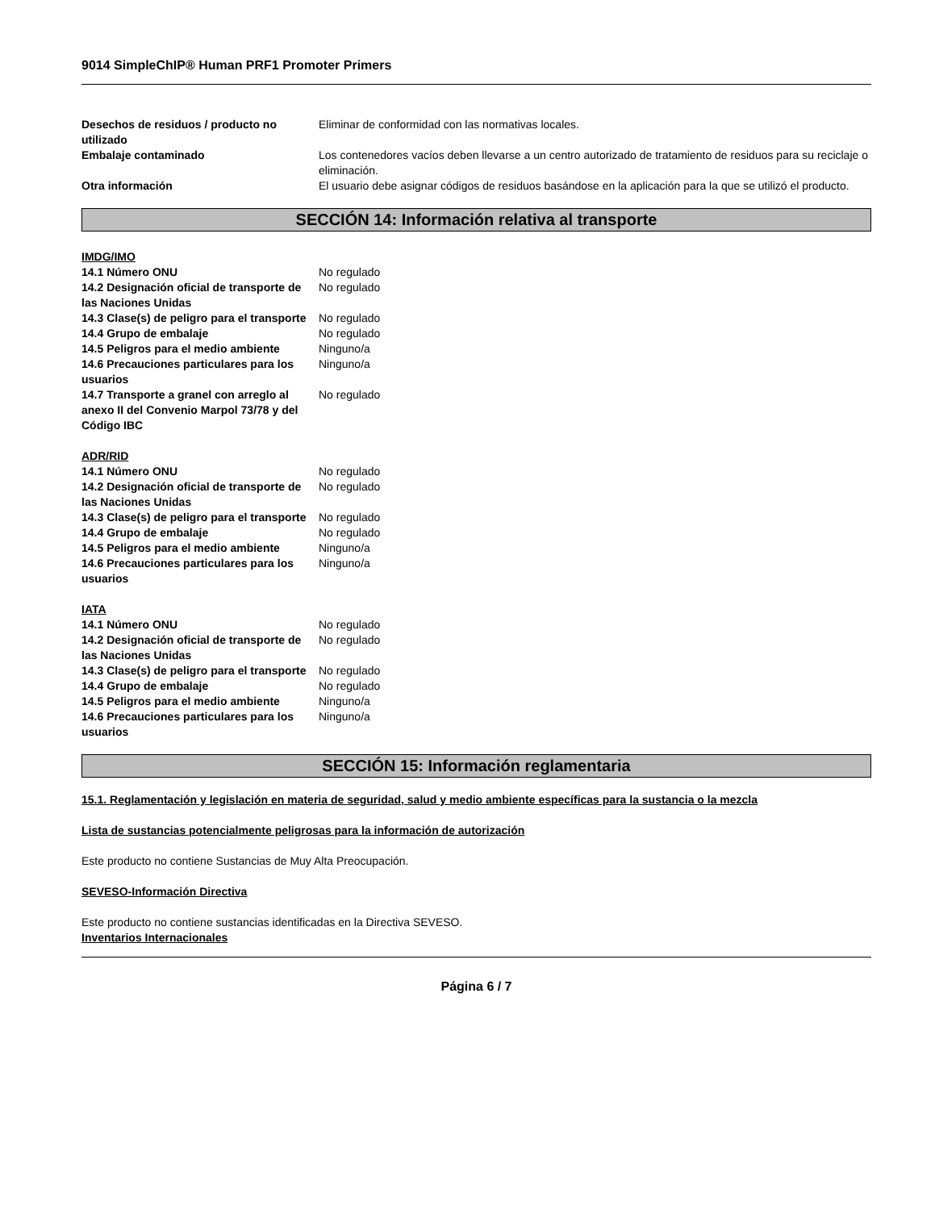9014 SimpleChIP® Human PRF1 Promoter Primers
| Desechos de residuos / producto no utilizado | Eliminar de conformidad con las normativas locales. |
| Embalaje contaminado | Los contenedores vacíos deben llevarse a un centro autorizado de tratamiento de residuos para su reciclaje o eliminación. |
| Otra información | El usuario debe asignar códigos de residuos basándose en la aplicación para la que se utilizó el producto. |
SECCIÓN 14: Información relativa al transporte
IMDG/IMO
| 14.1 Número ONU | No regulado |
| 14.2 Designación oficial de transporte de las Naciones Unidas | No regulado |
| 14.3 Clase(s) de peligro para el transporte | No regulado |
| 14.4 Grupo de embalaje | No regulado |
| 14.5 Peligros para el medio ambiente | Ninguno/a |
| 14.6 Precauciones particulares para los usuarios | Ninguno/a |
| 14.7 Transporte a granel con arreglo al anexo II del Convenio Marpol 73/78 y del Código IBC | No regulado |
ADR/RID
| 14.1 Número ONU | No regulado |
| 14.2 Designación oficial de transporte de las Naciones Unidas | No regulado |
| 14.3 Clase(s) de peligro para el transporte | No regulado |
| 14.4 Grupo de embalaje | No regulado |
| 14.5 Peligros para el medio ambiente | Ninguno/a |
| 14.6 Precauciones particulares para los usuarios | Ninguno/a |
IATA
| 14.1 Número ONU | No regulado |
| 14.2 Designación oficial de transporte de las Naciones Unidas | No regulado |
| 14.3 Clase(s) de peligro para el transporte | No regulado |
| 14.4 Grupo de embalaje | No regulado |
| 14.5 Peligros para el medio ambiente | Ninguno/a |
| 14.6 Precauciones particulares para los usuarios | Ninguno/a |
SECCIÓN 15: Información reglamentaria
15.1. Reglamentación y legislación en materia de seguridad, salud y medio ambiente específicas para la sustancia o la mezcla
Lista de sustancias potencialmente peligrosas para la información de autorización
Este producto no contiene Sustancias de Muy Alta Preocupación.
SEVESO-Información Directiva
Este producto no contiene sustancias identificadas en la Directiva SEVESO.
Inventarios Internacionales
Página 6 / 7